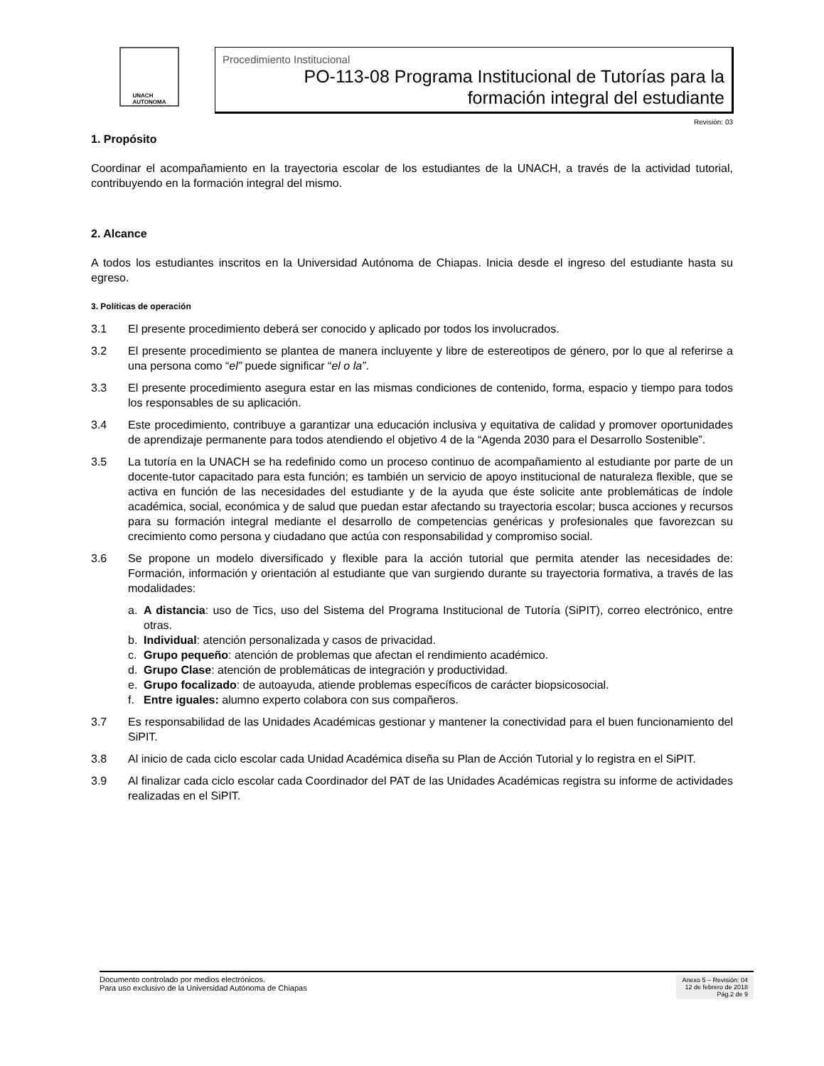UNACH
AUTONOMA
Procedimiento Institucional
PO-113-08 Programa Institucional de Tutorías para la
formación integral del estudiante
Revisión: 03
1. Propósito
Coordinar el acompañamiento en la trayectoria escolar de los estudiantes de la UNACH, a través de la actividad tutorial, contribuyendo en la formación integral del mismo.
2. Alcance
A todos los estudiantes inscritos en la Universidad Autónoma de Chiapas. Inicia desde el ingreso del estudiante hasta su egreso.
3. Políticas de operación
3.1 El presente procedimiento deberá ser conocido y aplicado por todos los involucrados.
3.2 El presente procedimiento se plantea de manera incluyente y libre de estereotipos de género, por lo que al referirse a una persona como “el” puede significar “el o la”.
3.3 El presente procedimiento asegura estar en las mismas condiciones de contenido, forma, espacio y tiempo para todos los responsables de su aplicación.
3.4 Este procedimiento, contribuye a garantizar una educación inclusiva y equitativa de calidad y promover oportunidades de aprendizaje permanente para todos atendiendo el objetivo 4 de la “Agenda 2030 para el Desarrollo Sostenible”.
3.5 La tutoría en la UNACH se ha redefinido como un proceso continuo de acompañamiento al estudiante por parte de un docente-tutor capacitado para esta función; es también un servicio de apoyo institucional de naturaleza flexible, que se activa en función de las necesidades del estudiante y de la ayuda que éste solicite ante problemáticas de índole académica, social, económica y de salud que puedan estar afectando su trayectoria escolar; busca acciones y recursos para su formación integral mediante el desarrollo de competencias genéricas y profesionales que favorezcan su crecimiento como persona y ciudadano que actúa con responsabilidad y compromiso social.
3.6 Se propone un modelo diversificado y flexible para la acción tutorial que permita atender las necesidades de: Formación, información y orientación al estudiante que van surgiendo durante su trayectoria formativa, a través de las modalidades:
a. A distancia: uso de Tics, uso del Sistema del Programa Institucional de Tutoría (SiPIT), correo electrónico, entre otras.
b. Individual: atención personalizada y casos de privacidad.
c. Grupo pequeño: atención de problemas que afectan el rendimiento académico.
d. Grupo Clase: atención de problemáticas de integración y productividad.
e. Grupo focalizado: de autoayuda, atiende problemas específicos de carácter biopsicosocial.
f. Entre iguales: alumno experto colabora con sus compañeros.
3.7 Es responsabilidad de las Unidades Académicas gestionar y mantener la conectividad para el buen funcionamiento del SiPIT.
3.8 Al inicio de cada ciclo escolar cada Unidad Académica diseña su Plan de Acción Tutorial y lo registra en el SiPIT.
3.9 Al finalizar cada ciclo escolar cada Coordinador del PAT de las Unidades Académicas registra su informe de actividades realizadas en el SiPIT.
Documento controlado por medios electrónicos.
Para uso exclusivo de la Universidad Autónoma de Chiapas
Anexo 5 – Revisión: 04
12 de febrero de 2018
Pág.2 de 9